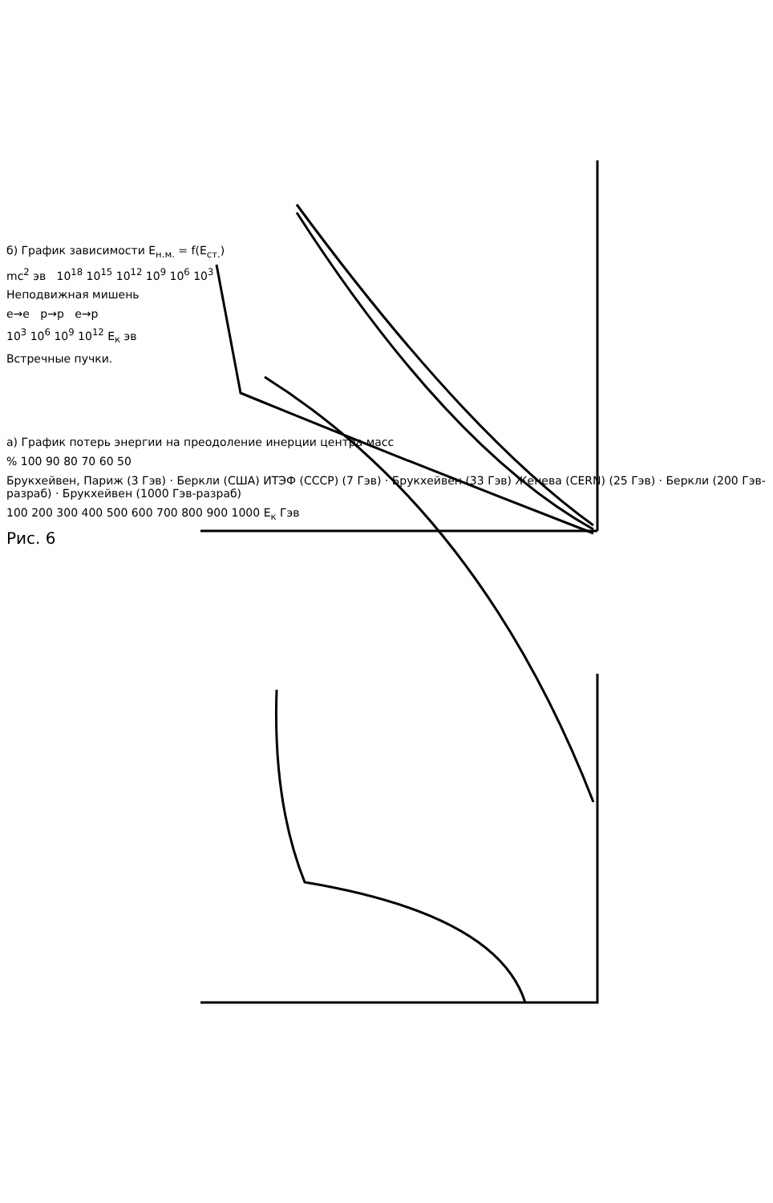б) График зависимости E<sub>н.м.</sub> = f(E<sub>ст.</sub>)
mc<sup>2</sup> эв 10<sup>18</sup> 10<sup>15</sup> 10<sup>12</sup> 10<sup>9</sup> 10<sup>6</sup> 10<sup>3</sup>
Неподвижная мишень
e→e p→p e→p
10<sup>3</sup> 10<sup>6</sup> 10<sup>9</sup> 10<sup>12</sup> E<sub>к</sub> эв
Встречные пучки.
а) График потерь энергии на преодоление инерции центра масс
% 100 90 80 70 60 50
Брукхейвен, Париж (3 Гэв) · Беркли (США) ИТЭФ (СССР) (7 Гэв) · Брукхейвен (33 Гэв) Женева (CERN) (25 Гэв) · Беркли (200 Гэв-разраб) · Брукхейвен (1000 Гэв-разраб)
100 200 300 400 500 600 700 800 900 1000 E<sub>к</sub> Гэв
Рис. 6